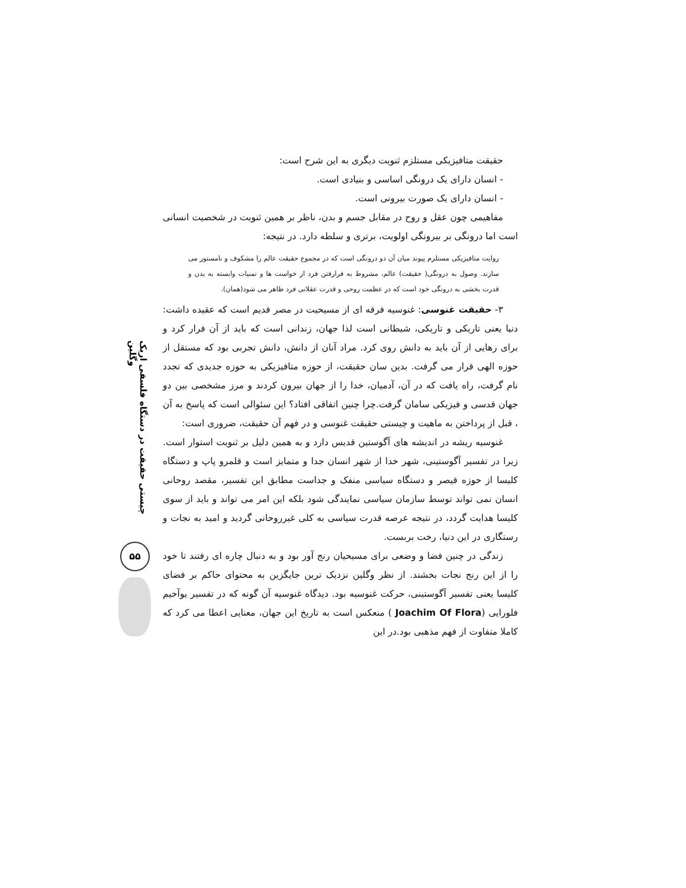چیستی حقیقت در دستگاه فلسفی اریک وگلین
۵۵
حقیقت متافیزیکی مستلزم ثنویت دیگری به این شرح است:
- انسان دارای یک درونگی اساسی و بنیادی است.
- انسان دارای یک صورت بیرونی است.
مفاهیمی چون عقل و روح در مقابل جسم و بدن، ناظر بر همین ثنویت در شخصیت انسانی است اما درونگی بر بیرونگی اولویت، برتری و سلطه دارد. در نتیجه:
روایت متافیزیکی مستلزم پیوند میان آن دو درونگی است که در مجموع حقیقت عالم را مشکوف و نامستور می سازند. وصول به درونگی( حقیقت) عالم، مشروط به فرارفتن فرد از خواست ها و تمنیات وابسته به بدن و قدرت بخشی به درونگی خود است که در عظمت روحی و قدرت عقلانی فرد ظاهر می شود(همان).
۳- حقیقت غنوسی: غنوسیه فرقه ای از مسیحیت در مصر قدیم است که عقیده داشت: دنیا یعنی تاریکی و تاریکی، شیطانی است لذا جهان، زندانی است که باید از آن فرار کرد و برای رهایی از آن باید به دانش روی کرد. مراد آنان از دانش، دانش تجربی بود که مستقل از حوزه الهی قرار می گرفت. بدین سان حقیقت، از حوزه متافیزیکی به حوزه جدیدی که تجدد نام گرفت، راه یافت که در آن، آدمیان، خدا را از جهان بیرون کردند و مرز مشخصی بین دو جهان قدسی و فیزیکی سامان گرفت.چرا چنین اتفاقی افتاد؟ این سئوالی است که پاسخ به آن ، قبل از پرداختن به ماهیت و چیستی حقیقت غنوسی و در فهم آن حقیقت، ضروری است:
غنوسیه ریشه در اندیشه های آگوستین قدیس دارد و به همین دلیل بر ثنویت استوار است. زیرا در تفسیر آگوستینی، شهر خدا از شهر انسان جدا و متمایز است و قلمرو پاپ و دستگاه کلیسا از حوزه قیصر و دستگاه سیاسی منفک و جداست مطابق این تفسیر، مقصد روحانی انسان نمی تواند توسط سازمان سیاسی نمایندگی شود بلکه این امر می تواند و باید از سوی کلیسا هدایت گردد، در نتیجه عرصه قدرت سیاسی به کلی غیرروحانی گردید و امید به نجات و رستگاری در این دنیا، رخت بربست.
زندگی در چنین فضا و وضعی برای مسیحیان رنج آور بود و به دنبال چاره ای رفتند تا خود را از این رنج نجات بخشند. از نظر وگلین نزدیک ترین جایگزین به محتوای حاکم بر فضای کلیسا یعنی تفسیر آگوستینی، حرکت غنوسیه بود. دیدگاه غنوسیه آن گونه که در تفسیر یوآخیم فلورایی (Joachim Of Flora ) منعکس است به تاریخ این جهان، معنایی اعطا می کرد که کاملا متفاوت از فهم مذهبی بود.در این